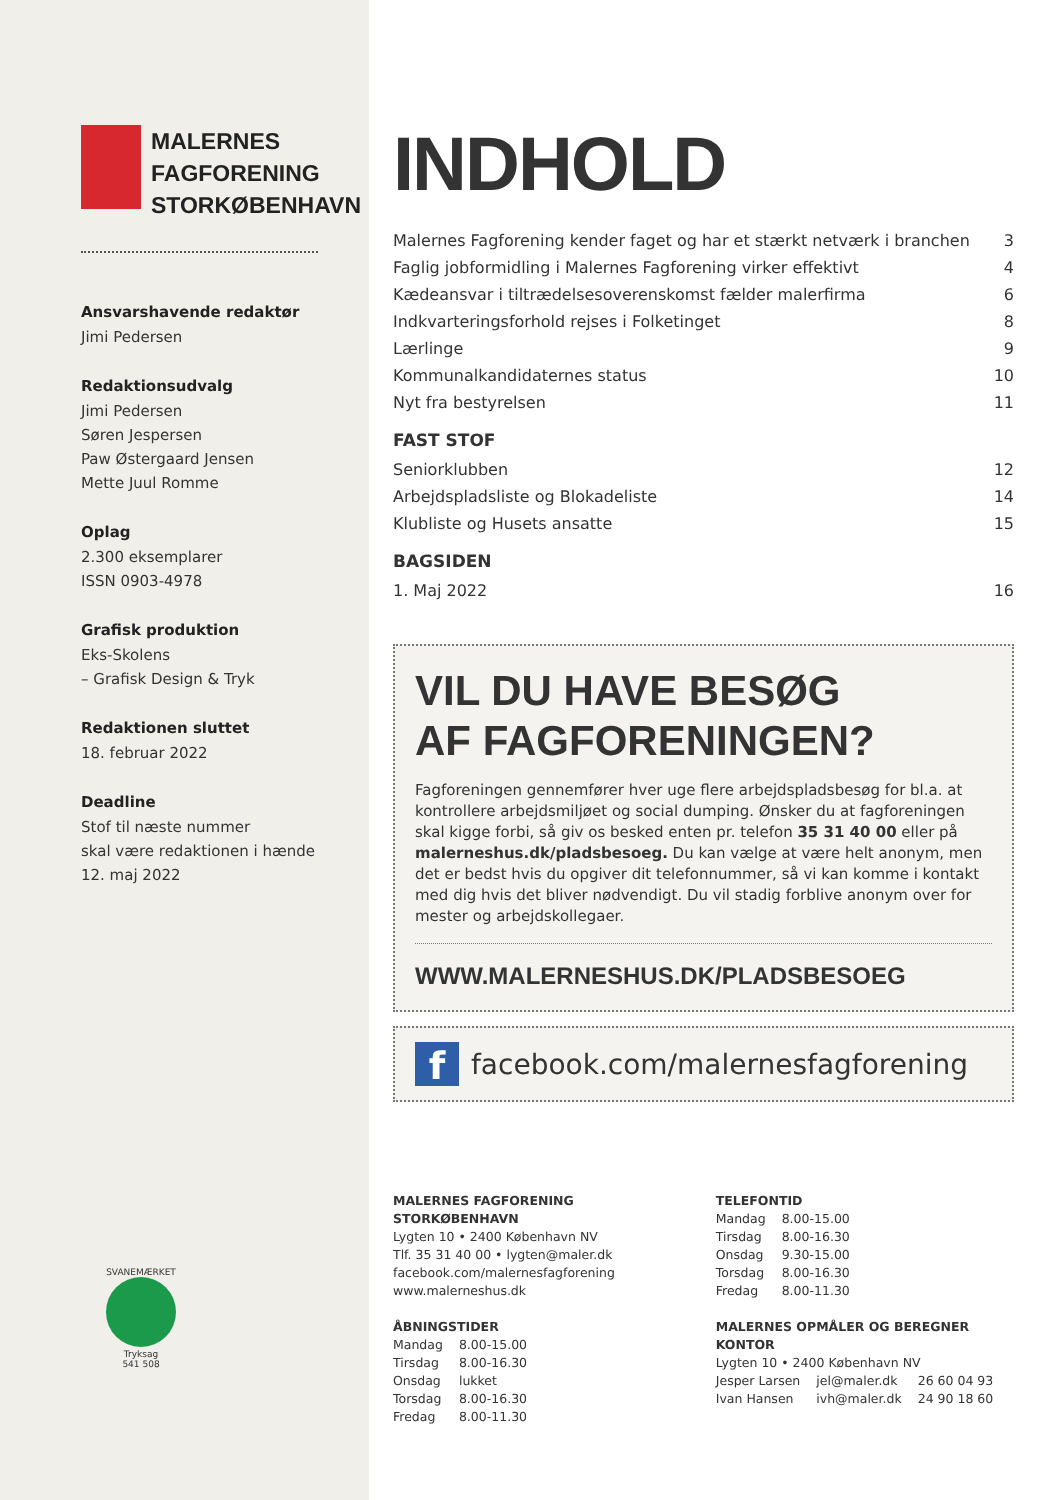MALERNES
FAGFORENING
STORKØBENHAVN
Ansvarshavende redaktør
Jimi Pedersen
Redaktionsudvalg
Jimi Pedersen
Søren Jespersen
Paw Østergaard Jensen
Mette Juul Romme
Oplag
2.300 eksemplarer
ISSN 0903-4978
Grafisk produktion
Eks-Skolens
– Grafisk Design & Tryk
Redaktionen sluttet
18. februar 2022
Deadline
Stof til næste nummer
skal være redaktionen i hænde
12. maj 2022
SVANEMÆRKET
Tryksag
541 508
INDHOLD
| Malernes Fagforening kender faget og har et stærkt netværk i branchen | 3 |
| Faglig jobformidling i Malernes Fagforening virker effektivt | 4 |
| Kædeansvar i tiltrædelsesoverenskomst fælder malerfirma | 6 |
| Indkvarteringsforhold rejses i Folketinget | 8 |
| Lærlinge | 9 |
| Kommunalkandidaternes status | 10 |
| Nyt fra bestyrelsen | 11 |
FAST STOF
| Seniorklubben | 12 |
| Arbejdspladsliste og Blokadeliste | 14 |
| Klubliste og Husets ansatte | 15 |
BAGSIDEN
| 1. Maj 2022 | 16 |
VIL DU HAVE BESØG
AF FAGFORENINGEN?
Fagforeningen gennemfører hver uge flere arbejdspladsbesøg for bl.a. at kontrollere arbejdsmiljøet og social dumping. Ønsker du at fagforeningen skal kigge forbi, så giv os besked enten pr. telefon 35 31 40 00 eller på malerneshus.dk/pladsbesoeg. Du kan vælge at være helt anonym, men det er bedst hvis du opgiver dit telefonnummer, så vi kan komme i kontakt med dig hvis det bliver nødvendigt. Du vil stadig forblive anonym over for mester og arbejdskollegaer.
WWW.MALERNESHUS.DK/PLADSBESOEG
f
facebook.com/malernesfagforening
MALERNES FAGFORENING STORKØBENHAVN
Lygten 10 • 2400 København NV
Tlf. 35 31 40 00 • lygten@maler.dk
facebook.com/malernesfagforening
www.malerneshus.dk
ÅBNINGSTIDER
| Mandag | 8.00-15.00 |
| Tirsdag | 8.00-16.30 |
| Onsdag | lukket |
| Torsdag | 8.00-16.30 |
| Fredag | 8.00-11.30 |
TELEFONTID
| Mandag | 8.00-15.00 |
| Tirsdag | 8.00-16.30 |
| Onsdag | 9.30-15.00 |
| Torsdag | 8.00-16.30 |
| Fredag | 8.00-11.30 |
MALERNES OPMÅLER OG BEREGNER KONTOR
Lygten 10 • 2400 København NV
| Jesper Larsen | jel@maler.dk | 26 60 04 93 |
| Ivan Hansen | ivh@maler.dk | 24 90 18 60 |